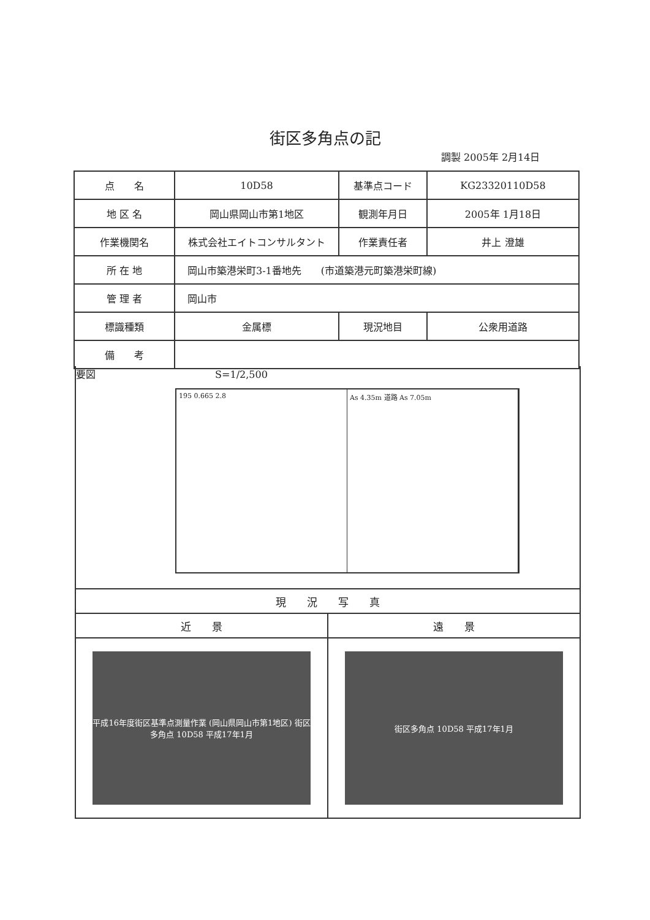街区多角点の記
調製 2005年 2月14日
| 点 名 | 10D58 | 基準点コード | KG23320110D58 |
| 地 区 名 | 岡山県岡山市第1地区 | 観測年月日 | 2005年 1月18日 |
| 作業機関名 | 株式会社エイトコンサルタント | 作業責任者 | 井上 澄雄 |
| 所 在 地 | 岡山市築港栄町3-1番地先 (市道築港元町築港栄町線) | | |
| 管 理 者 | 岡山市 | | |
| 標識種類 | 金属標 | 現況地目 | 公衆用道路 |
| 備 考 | | | |
要図 S=1/2,500
195 0.665 2.8 As 4.35m 道路 As 7.05m
| 現 況 写 真 | |
| --- | --- |
| 近 景 | 遠 景 |
| 平成16年度街区基準点測量作業 (岡山県岡山市第1地区) 街区多角点 10D58 平成17年1月 | 街区多角点 10D58 平成17年1月 |